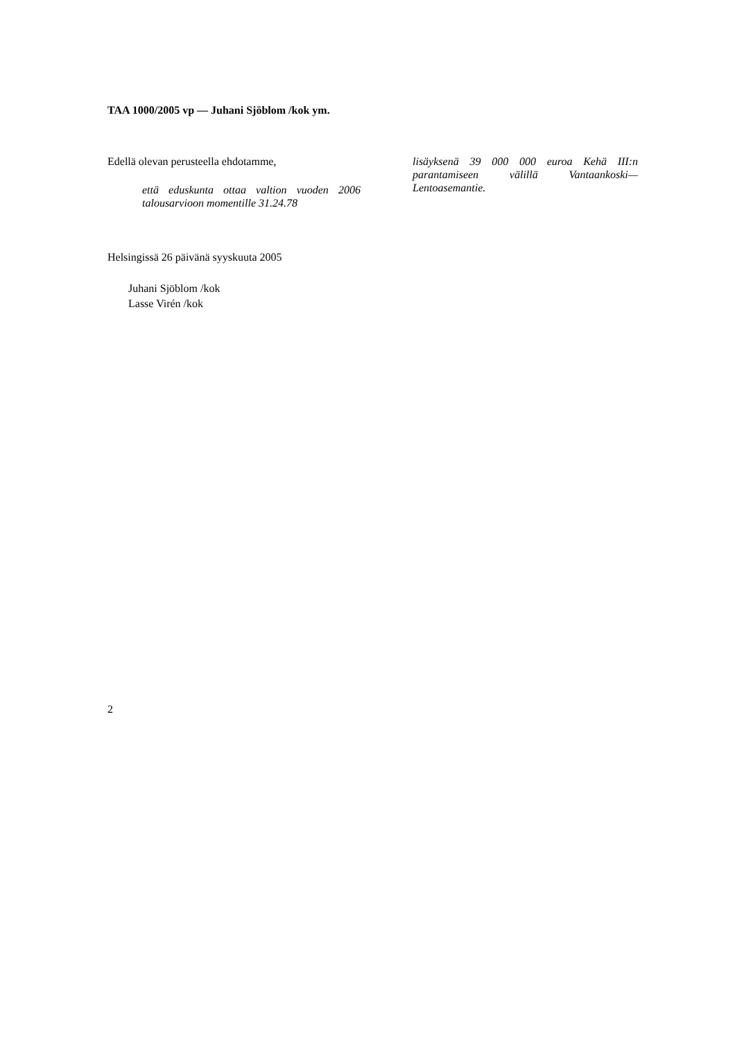TAA 1000/2005 vp — Juhani Sjöblom /kok ym.
Edellä olevan perusteella ehdotamme,
että eduskunta ottaa valtion vuoden 2006 talousarvioon momentille 31.24.78
lisäyksenä 39 000 000 euroa Kehä III:n parantamiseen välillä Vantaankoski—Lentoasemantie.
Helsingissä 26 päivänä syyskuuta 2005
Juhani Sjöblom /kok
Lasse Virén /kok
2